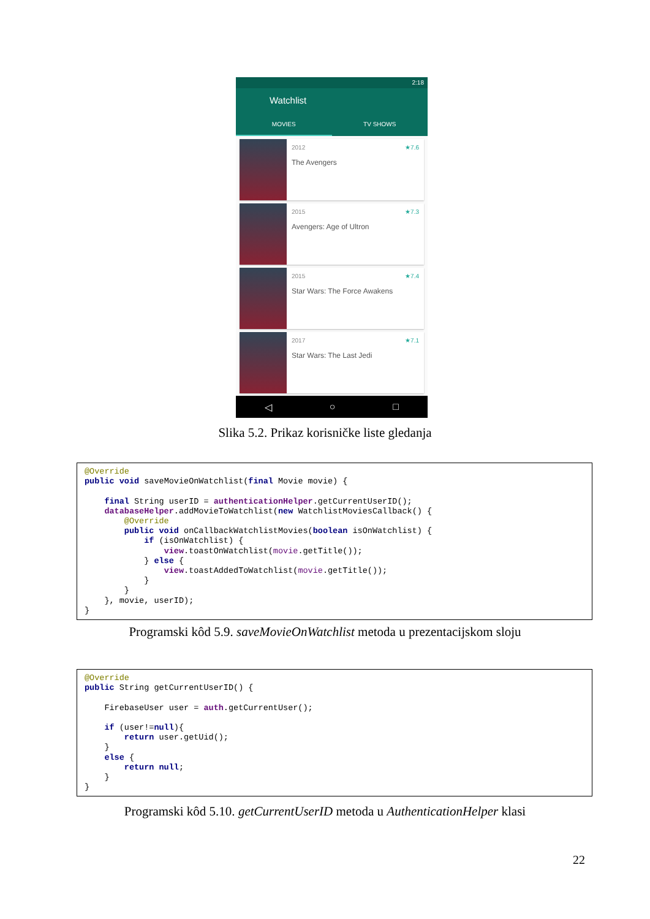2:18
Watchlist
MOVIES TV SHOWS
2012 ★7.6
The Avengers
2015 ★7.3
Avengers: Age of Ultron
2015 ★7.4
Star Wars: The Force Awakens
2017 ★7.1
Star Wars: The Last Jedi
◁ ○ □
Slika 5.2. Prikaz korisničke liste gledanja
@Override
public void saveMovieOnWatchlist(final Movie movie) {

    final String userID = authenticationHelper.getCurrentUserID();
    databaseHelper.addMovieToWatchlist(new WatchlistMoviesCallback() {
        @Override
        public void onCallbackWatchlistMovies(boolean isOnWatchlist) {
            if (isOnWatchlist) {
                view.toastOnWatchlist(movie.getTitle());
            } else {
                view.toastAddedToWatchlist(movie.getTitle());
            }
        }
    }, movie, userID);
}
Programski kôd 5.9. saveMovieOnWatchlist metoda u prezentacijskom sloju
@Override
public String getCurrentUserID() {

    FirebaseUser user = auth.getCurrentUser();

    if (user!=null){
        return user.getUid();
    }
    else {
        return null;
    }
}
Programski kôd 5.10. getCurrentUserID metoda u AuthenticationHelper klasi
22